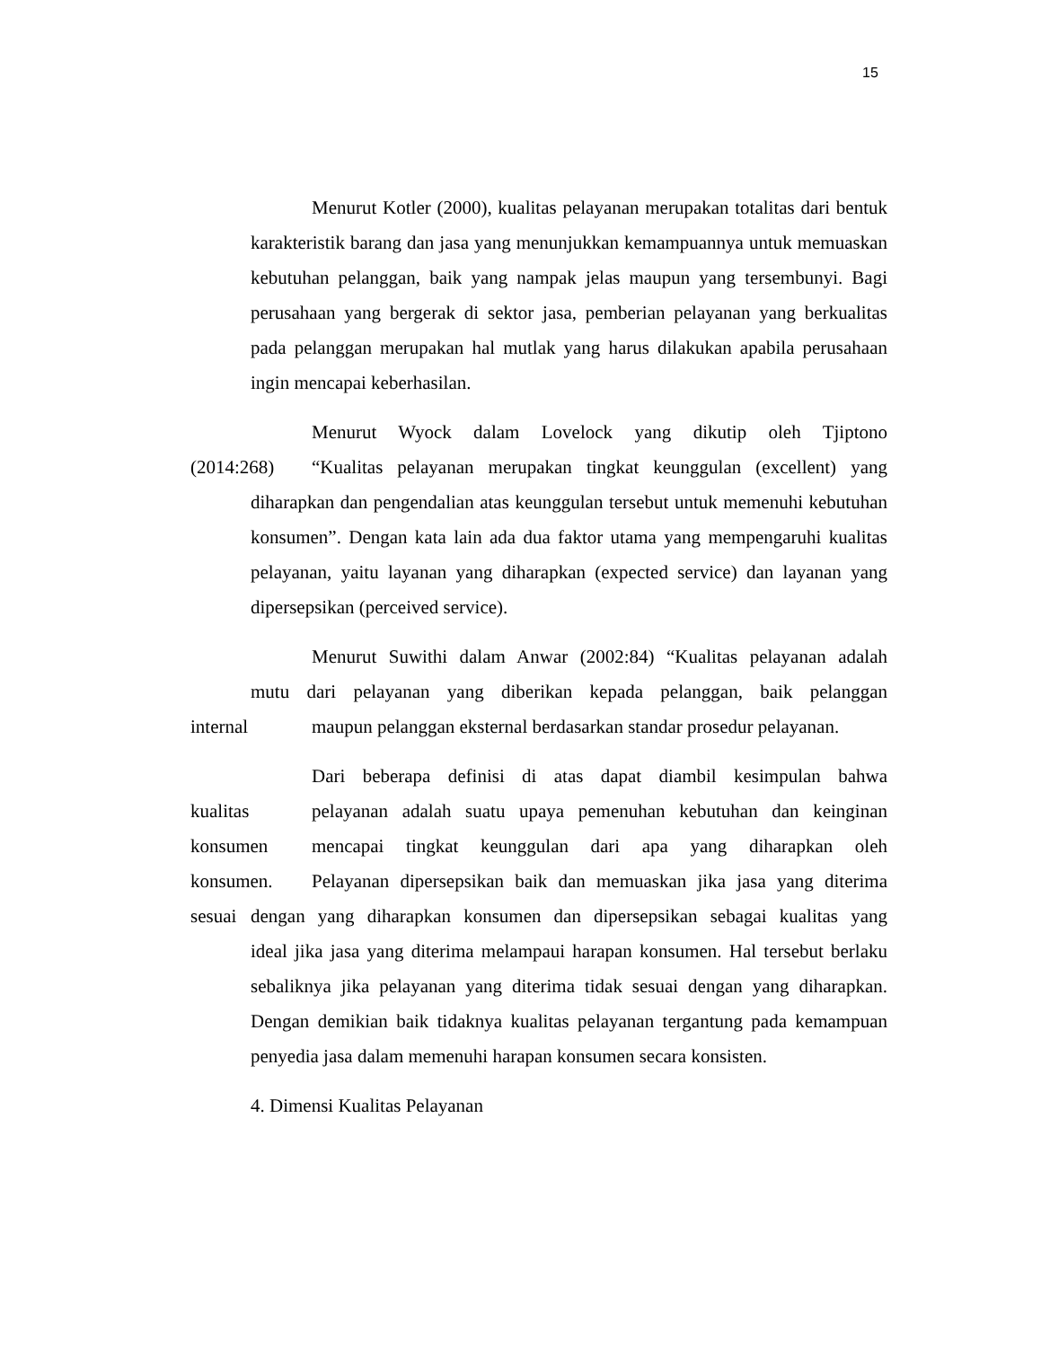15
Menurut Kotler (2000), kualitas pelayanan merupakan totalitas dari bentuk karakteristik barang dan jasa yang menunjukkan kemampuannya untuk memuaskan kebutuhan pelanggan, baik yang nampak jelas maupun yang tersembunyi. Bagi perusahaan yang bergerak di sektor jasa, pemberian pelayanan yang berkualitas pada pelanggan merupakan hal mutlak yang harus dilakukan apabila perusahaan ingin mencapai keberhasilan.
Menurut Wyock dalam Lovelock yang dikutip oleh Tjiptono
(2014:268) “Kualitas pelayanan merupakan tingkat keunggulan (excellent) yang
diharapkan dan pengendalian atas keunggulan tersebut untuk memenuhi kebutuhan konsumen”. Dengan kata lain ada dua faktor utama yang mempengaruhi kualitas pelayanan, yaitu layanan yang diharapkan (expected service) dan layanan yang dipersepsikan (perceived service).
Menurut Suwithi dalam Anwar (2002:84) “Kualitas pelayanan adalah
mutu dari pelayanan yang diberikan kepada pelanggan, baik pelanggan
internal maupun pelanggan eksternal berdasarkan standar prosedur pelayanan.
Dari beberapa definisi di atas dapat diambil kesimpulan bahwa
kualitas pelayanan adalah suatu upaya pemenuhan kebutuhan dan keinginan
konsumen mencapai tingkat keunggulan dari apa yang diharapkan oleh
konsumen. Pelayanan dipersepsikan baik dan memuaskan jika jasa yang diterima
sesuai dengan yang diharapkan konsumen dan dipersepsikan sebagai kualitas yang
ideal jika jasa yang diterima melampaui harapan konsumen. Hal tersebut berlaku sebaliknya jika pelayanan yang diterima tidak sesuai dengan yang diharapkan. Dengan demikian baik tidaknya kualitas pelayanan tergantung pada kemampuan penyedia jasa dalam memenuhi harapan konsumen secara konsisten.
4. Dimensi Kualitas Pelayanan